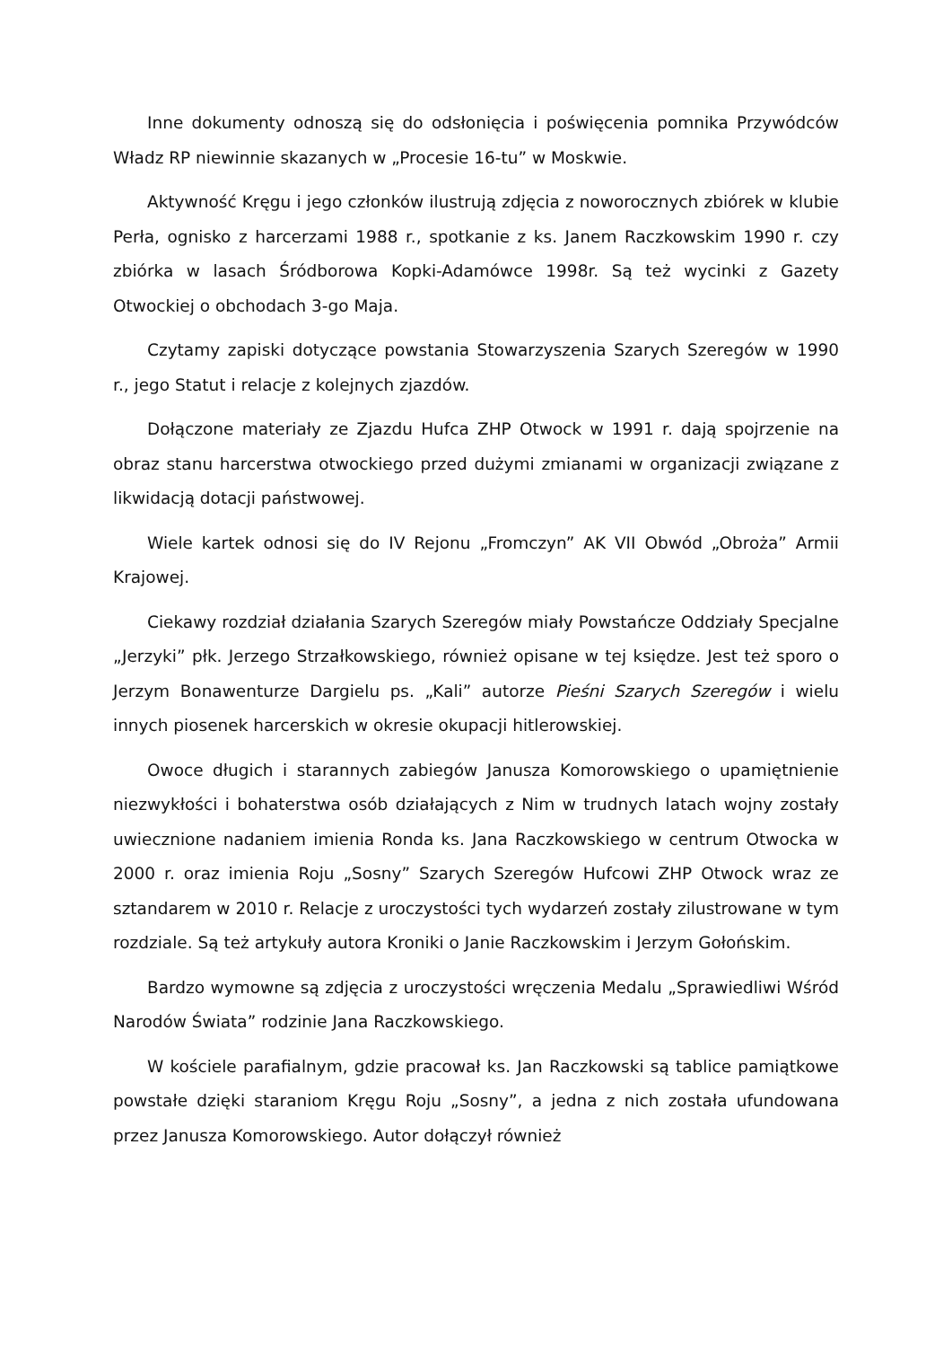Inne dokumenty odnoszą się do odsłonięcia i poświęcenia pomnika Przywódców Władz RP niewinnie skazanych w „Procesie 16-tu” w Moskwie.
Aktywność Kręgu i jego członków ilustrują zdjęcia z noworocznych zbiórek w klubie Perła, ognisko z harcerzami 1988 r., spotkanie z ks. Janem Raczkowskim 1990 r. czy zbiórka w lasach Śródborowa Kopki-Adamówce 1998r. Są też wycinki z Gazety Otwockiej o obchodach 3-go Maja.
Czytamy zapiski dotyczące powstania Stowarzyszenia Szarych Szeregów w 1990 r., jego Statut i relacje z kolejnych zjazdów.
Dołączone materiały ze Zjazdu Hufca ZHP Otwock w 1991 r. dają spojrzenie na obraz stanu harcerstwa otwockiego przed dużymi zmianami w organizacji związane z likwidacją dotacji państwowej.
Wiele kartek odnosi się do IV Rejonu „Fromczyn” AK VII Obwód „Obroża” Armii Krajowej.
Ciekawy rozdział działania Szarych Szeregów miały Powstańcze Oddziały Specjalne „Jerzyki” płk. Jerzego Strzałkowskiego, również opisane w tej księdze. Jest też sporo o Jerzym Bonawenturze Dargielu ps. „Kali” autorze Pieśni Szarych Szeregów i wielu innych piosenek harcerskich w okresie okupacji hitlerowskiej.
Owoce długich i starannych zabiegów Janusza Komorowskiego o upamiętnienie niezwykłości i bohaterstwa osób działających z Nim w trudnych latach wojny zostały uwiecznione nadaniem imienia Ronda ks. Jana Raczkowskiego w centrum Otwocka w 2000 r. oraz imienia Roju „Sosny” Szarych Szeregów Hufcowi ZHP Otwock wraz ze sztandarem w 2010 r. Relacje z uroczystości tych wydarzeń zostały zilustrowane w tym rozdziale. Są też artykuły autora Kroniki o Janie Raczkowskim i Jerzym Gołońskim.
Bardzo wymowne są zdjęcia z uroczystości wręczenia Medalu „Sprawiedliwi Wśród Narodów Świata” rodzinie Jana Raczkowskiego.
W kościele parafialnym, gdzie pracował ks. Jan Raczkowski są tablice pamiątkowe powstałe dzięki staraniom Kręgu Roju „Sosny”, a jedna z nich została ufundowana przez Janusza Komorowskiego. Autor dołączył również